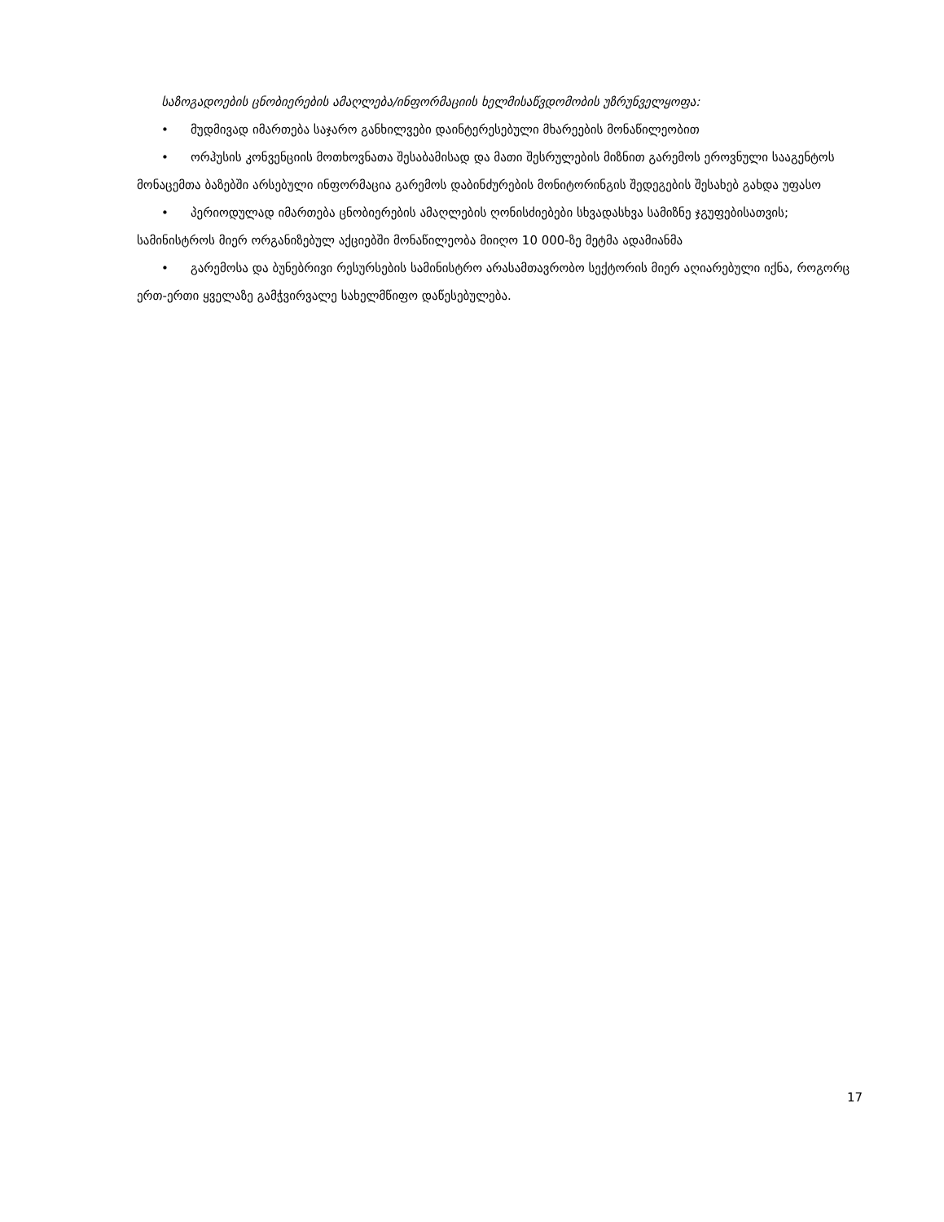საზოგადოების ცნობიერების ამაღლება/ინფორმაციის ხელმისაწვდომობის უზრუნველყოფა:
• მუდმივად იმართება საჯარო განხილვები დაინტერესებული მხარეების მონაწილეობით
• ორჰუსის კონვენციის მოთხოვნათა შესაბამისად და მათი შესრულების მიზნით გარემოს ეროვნული სააგენტოს მონაცემთა ბაზებში არსებული ინფორმაცია გარემოს დაბინძურების მონიტორინგის შედეგების შესახებ გახდა უფასო
• პერიოდულად იმართება ცნობიერების ამაღლების ღონისძიებები სხვადასხვა სამიზნე ჯგუფებისათვის; სამინისტროს მიერ ორგანიზებულ აქციებში მონაწილეობა მიიღო 10 000-ზე მეტმა ადამიანმა
• გარემოსა და ბუნებრივი რესურსების სამინისტრო არასამთავრობო სექტორის მიერ აღიარებული იქნა, როგორც ერთ-ერთი ყველაზე გამჭვირვალე სახელმწიფო დაწესებულება.
17